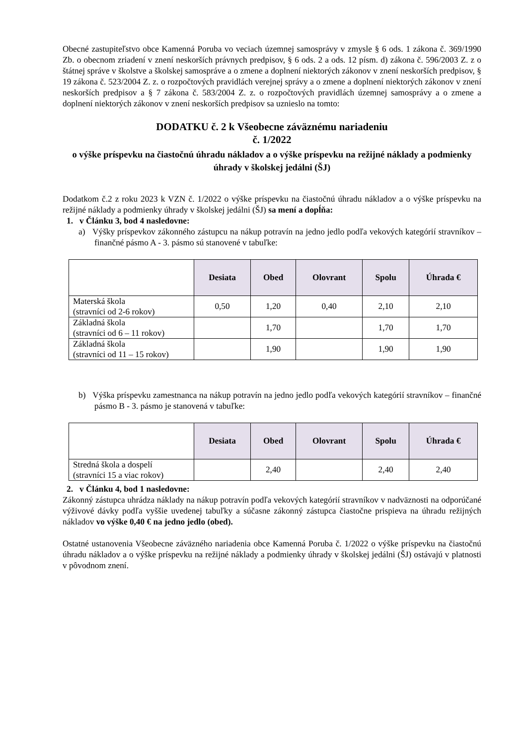Obecné zastupiteľstvo obce Kamenná Poruba vo veciach územnej samosprávy v zmysle § 6 ods. 1 zákona č. 369/1990 Zb. o obecnom zriadení v znení neskorších právnych predpisov, § 6 ods. 2 a ods. 12 písm. d) zákona č. 596/2003 Z. z o štátnej správe v školstve a školskej samospráve a o zmene a doplnení niektorých zákonov v znení neskorších predpisov, § 19 zákona č. 523/2004 Z. z. o rozpočtových pravidlách verejnej správy a o zmene a doplnení niektorých zákonov v znení neskorších predpisov a § 7 zákona č. 583/2004 Z. z. o rozpočtových pravidlách územnej samosprávy a o zmene a doplnení niektorých zákonov v znení neskorších predpisov sa uznieslo na tomto:
DODATKU č. 2 k Všeobecne záväznému nariadeniu
č. 1/2022
o výške príspevku na čiastočnú úhradu nákladov a o výške príspevku na režijné náklady a podmienky úhrady v školskej jedálni (ŠJ)
Dodatkom č.2 z roku 2023 k VZN č. 1/2022 o výške príspevku na čiastočnú úhradu nákladov a o výške príspevku na režijné náklady a podmienky úhrady v školskej jedálni (ŠJ) sa mení a dopĺňa:
1. v Článku 3, bod 4 nasledovne:
a) Výšky príspevkov zákonného zástupcu na nákup potravín na jedno jedlo podľa vekových kategórií stravníkov – finančné pásmo A - 3. pásmo sú stanovené v tabuľke:
| | Desiata | Obed | Olovrant | Spolu | Úhrada € |
| --- | --- | --- | --- | --- | --- |
| Materská škola (stravníci od 2-6 rokov) | 0,50 | 1,20 | 0,40 | 2,10 | 2,10 |
| Základná škola (stravníci od 6 – 11 rokov) | | 1,70 | | 1,70 | 1,70 |
| Základná škola (stravníci od 11 – 15 rokov) | | 1,90 | | 1,90 | 1,90 |
b) Výška príspevku zamestnanca na nákup potravín na jedno jedlo podľa vekových kategórií stravníkov – finančné pásmo B - 3. pásmo je stanovená v tabuľke:
| | Desiata | Obed | Olovrant | Spolu | Úhrada € |
| --- | --- | --- | --- | --- | --- |
| Stredná škola a dospelí (stravníci 15 a viac rokov) | | 2,40 | | 2,40 | 2,40 |
2. v Článku 4, bod 1 nasledovne:
Zákonný zástupca uhrádza náklady na nákup potravín podľa vekových kategórií stravníkov v nadväznosti na odporúčané výživové dávky podľa vyššie uvedenej tabuľky a súčasne zákonný zástupca čiastočne prispieva na úhradu režijných nákladov vo výške 0,40 € na jedno jedlo (obed).
Ostatné ustanovenia Všeobecne záväzného nariadenia obce Kamenná Poruba č. 1/2022 o výške príspevku na čiastočnú úhradu nákladov a o výške príspevku na režijné náklady a podmienky úhrady v školskej jedálni (ŠJ) ostávajú v platnosti v pôvodnom znení.